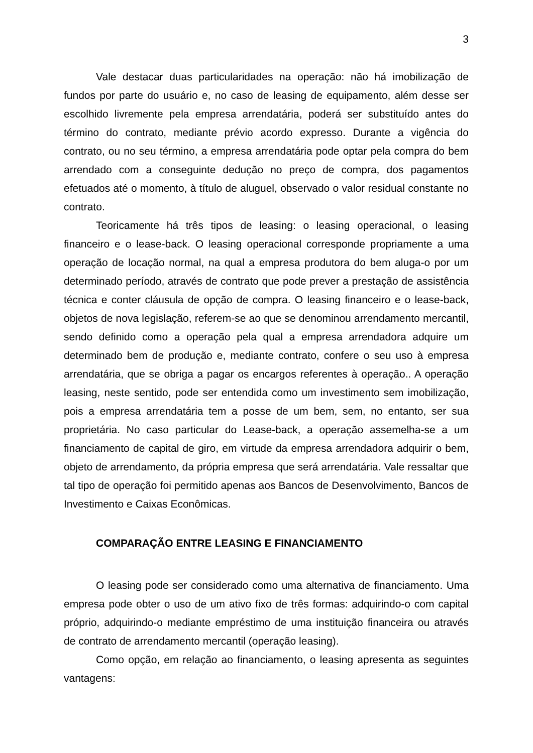3
Vale destacar duas particularidades na operação: não há imobilização de fundos por parte do usuário e, no caso de leasing de equipamento, além desse ser escolhido livremente pela empresa arrendatária, poderá ser substituído antes do término do contrato, mediante prévio acordo expresso. Durante a vigência do contrato, ou no seu término, a empresa arrendatária pode optar pela compra do bem arrendado com a conseguinte dedução no preço de compra, dos pagamentos efetuados até o momento, à título de aluguel, observado o valor residual constante no contrato.
Teoricamente há três tipos de leasing: o leasing operacional, o leasing financeiro e o lease-back. O leasing operacional corresponde propriamente a uma operação de locação normal, na qual a empresa produtora do bem aluga-o por um determinado período, através de contrato que pode prever a prestação de assistência técnica e conter cláusula de opção de compra. O leasing financeiro e o lease-back, objetos de nova legislação, referem-se ao que se denominou arrendamento mercantil, sendo definido como a operação pela qual a empresa arrendadora adquire um determinado bem de produção e, mediante contrato, confere o seu uso à empresa arrendatária, que se obriga a pagar os encargos referentes à operação.. A operação leasing, neste sentido, pode ser entendida como um investimento sem imobilização, pois a empresa arrendatária tem a posse de um bem, sem, no entanto, ser sua proprietária. No caso particular do Lease-back, a operação assemelha-se a um financiamento de capital de giro, em virtude da empresa arrendadora adquirir o bem, objeto de arrendamento, da própria empresa que será arrendatária. Vale ressaltar que tal tipo de operação foi permitido apenas aos Bancos de Desenvolvimento, Bancos de Investimento e Caixas Econômicas.
COMPARAÇÃO ENTRE LEASING E FINANCIAMENTO
O leasing pode ser considerado como uma alternativa de financiamento. Uma empresa pode obter o uso de um ativo fixo de três formas: adquirindo-o com capital próprio, adquirindo-o mediante empréstimo de uma instituição financeira ou através de contrato de arrendamento mercantil (operação leasing).
Como opção, em relação ao financiamento, o leasing apresenta as seguintes vantagens: